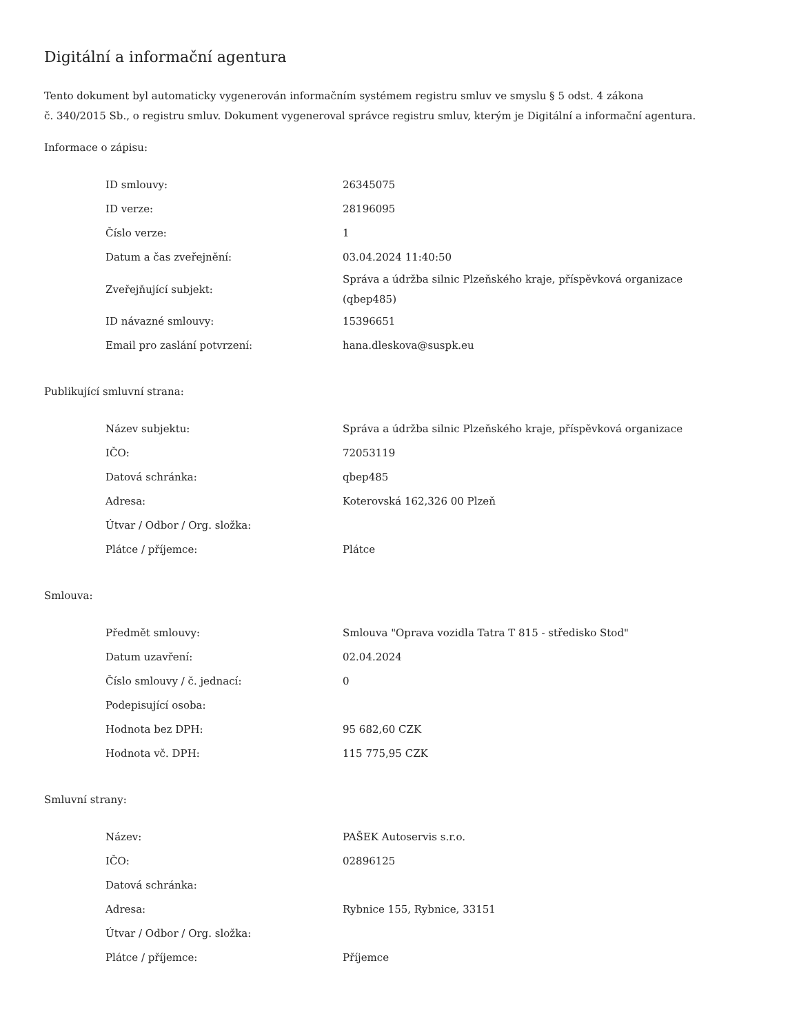Digitální a informační agentura
Tento dokument byl automaticky vygenerován informačním systémem registru smluv ve smyslu § 5 odst. 4 zákona
č. 340/2015 Sb., o registru smluv. Dokument vygeneroval správce registru smluv, kterým je Digitální a informační agentura.
Informace o zápisu:
| ID smlouvy: | 26345075 |
| ID verze: | 28196095 |
| Číslo verze: | 1 |
| Datum a čas zveřejnění: | 03.04.2024 11:40:50 |
| Zveřejňující subjekt: | Správa a údržba silnic Plzeňského kraje, příspěvková organizace (qbep485) |
| ID návazné smlouvy: | 15396651 |
| Email pro zaslání potvrzení: | hana.dleskova@suspk.eu |
Publikující smluvní strana:
| Název subjektu: | Správa a údržba silnic Plzeňského kraje, příspěvková organizace |
| IČO: | 72053119 |
| Datová schránka: | qbep485 |
| Adresa: | Koterovská 162,326 00 Plzeň |
| Útvar / Odbor / Org. složka: | |
| Plátce / příjemce: | Plátce |
Smlouva:
| Předmět smlouvy: | Smlouva "Oprava vozidla Tatra T 815 - středisko Stod" |
| Datum uzavření: | 02.04.2024 |
| Číslo smlouvy / č. jednací: | 0 |
| Podepisující osoba: | |
| Hodnota bez DPH: | 95 682,60 CZK |
| Hodnota vč. DPH: | 115 775,95 CZK |
Smluvní strany:
| Název: | PAŠEK Autoservis s.r.o. |
| IČO: | 02896125 |
| Datová schránka: | |
| Adresa: | Rybnice 155, Rybnice, 33151 |
| Útvar / Odbor / Org. složka: | |
| Plátce / příjemce: | Příjemce |